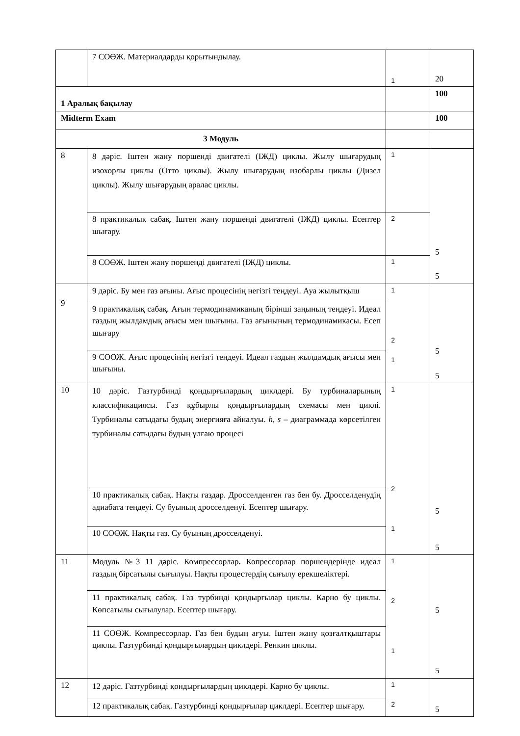| | 7 СОӨЖ. Материалдарды қорытындылау. | 1 | 20 |
| 1 Аралық бақылау | | | 100 |
| Midterm Exam | | | 100 |
| 3 Модуль | | | |
| 8 | 8 дәріс. Іштен жану поршенді двигателі (ІЖД) циклы. Жылу шығарудың изохорлы циклы (Отто циклы). Жылу шығарудың изобарлы циклы (Дизел циклы). Жылу шығарудың аралас циклы. | 1 | 5 5 |
| | 8 практикалық сабақ. Іштен жану поршенді двигателі (ІЖД) циклы. Есептер шығару. | 2 | |
| | 8 СОӨЖ. Іштен жану поршенді двигателі (ІЖД) циклы. | 1 | |
| 9 | 9 дәріс. Бу мен газ ағыны. Ағыс процесінің негізгі теңдеуі. Ауа жылытқыш | 1 2 1 | 5 5 |
| | 9 практикалық сабақ. Ағын термодинамиканың бірінші заңының теңдеуі. Идеал газдың жылдамдық ағысы мен шығыны. Газ ағынының термодинамикасы. Есеп шығару | | |
| | 9 СОӨЖ. Ағыс процесінің негізгі теңдеуі. Идеал газдың жылдамдық ағысы мен шығыны. | | |
| 10 | 10 дәріс. Газтурбинді қондырғылардың циклдері. Бу турбиналарының классификациясы. Газ құбырлы қондырғылардың схемасы мен циклі. Турбиналы сатыдағы будың энергияға айналуы. h, s – диаграммада көрсетілген турбиналы сатыдағы будың ұлғаю процесі | 1 2 1 | 5 5 |
| | 10 практикалық сабақ. Нақты газдар. Дросселденген газ бен бу. Дросселденудің адиабата теңдеуі. Су буының дросселденуі. Есептер шығару. | | |
| | 10 СОӨЖ. Нақты газ. Су буының дросселденуі. | | |
| 11 | Модуль №3 11 дәріс. Компрессорлар . Копрессорлар поршендерінде идеал газдың бірсатылы сығылуы. Нақты процестердің сығылу ерекшеліктері. | 1 2 1 | 5 5 |
| | 11 практикалық сабақ. Газ турбинді қондырғылар циклы. Карно бу циклы. Көпсатылы сығылулар. Есептер шығару. | | |
| | 11 СОӨЖ. Компрессорлар. Газ бен будың ағуы. Іштен жану қозғалтқыштары циклы. Газтурбинді қондырғылардың циклдері. Ренкин циклы. | | |
| 12 | 12 дәріс. Газтурбинді қондырғылардың циклдері. Карно бу циклы. | 1 2 | 5 |
| | 12 практикалық сабақ. Газтурбинді қондырғылар циклдері. Есептер шығару. | | |